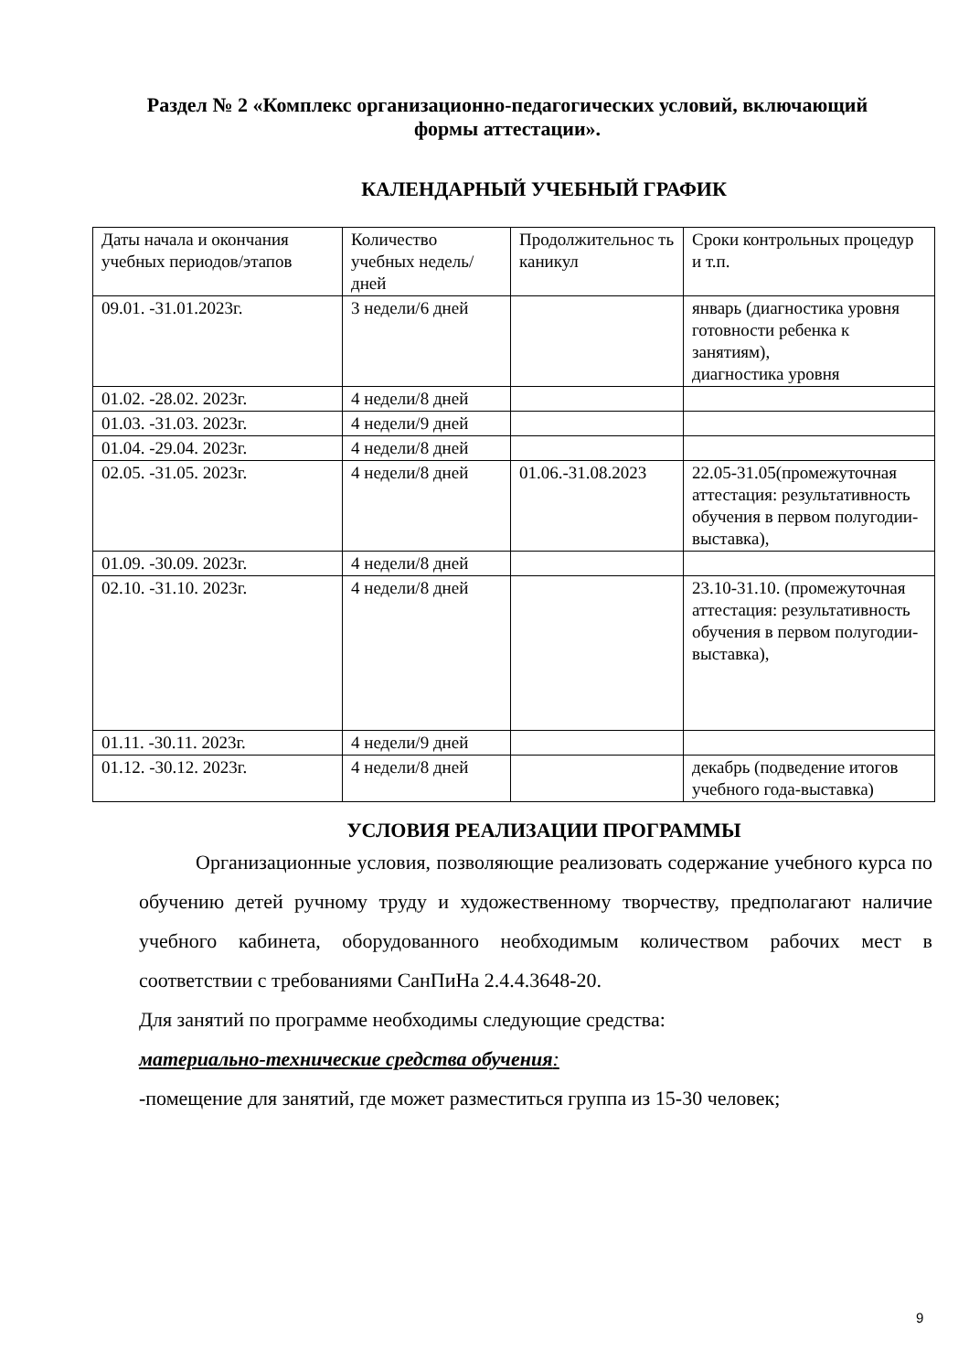Раздел № 2 «Комплекс организационно-педагогических условий, включающий формы аттестации».
КАЛЕНДАРНЫЙ УЧЕБНЫЙ ГРАФИК
| Даты начала и окончания учебных периодов/этапов | Количество учебных недель/ дней | Продолжительнос ть каникул | Сроки контрольных процедур и т.п. |
| 09.01. -31.01.2023г. | 3 недели/6 дней | | январь (диагностика уровня готовности ребенка к занятиям), диагностика уровня |
| 01.02. -28.02. 2023г. | 4 недели/8 дней | | |
| 01.03. -31.03. 2023г. | 4 недели/9 дней | | |
| 01.04. -29.04. 2023г. | 4 недели/8 дней | | |
| 02.05. -31.05. 2023г. | 4 недели/8 дней | 01.06.-31.08.2023 | 22.05-31.05(промежуточная аттестация: результативность обучения в первом полугодии-выставка), |
| 01.09. -30.09. 2023г. | 4 недели/8 дней | | |
| 02.10. -31.10. 2023г. | 4 недели/8 дней | | 23.10-31.10. (промежуточная аттестация: результативность обучения в первом полугодии-выставка), |
| 01.11. -30.11. 2023г. | 4 недели/9 дней | | |
| 01.12. -30.12. 2023г. | 4 недели/8 дней | | декабрь (подведение итогов учебного года-выставка) |
УСЛОВИЯ РЕАЛИЗАЦИИ ПРОГРАММЫ
Организационные условия, позволяющие реализовать содержание учебного курса по обучению детей ручному труду и художественному творчеству, предполагают наличие учебного кабинета, оборудованного необходимым количеством рабочих мест в соответствии с требованиями СанПиНа 2.4.4.3648-20.
Для занятий по программе необходимы следующие средства:
материально-технические средства обучения:
-помещение для занятий, где может разместиться группа из 15-30 человек;
9